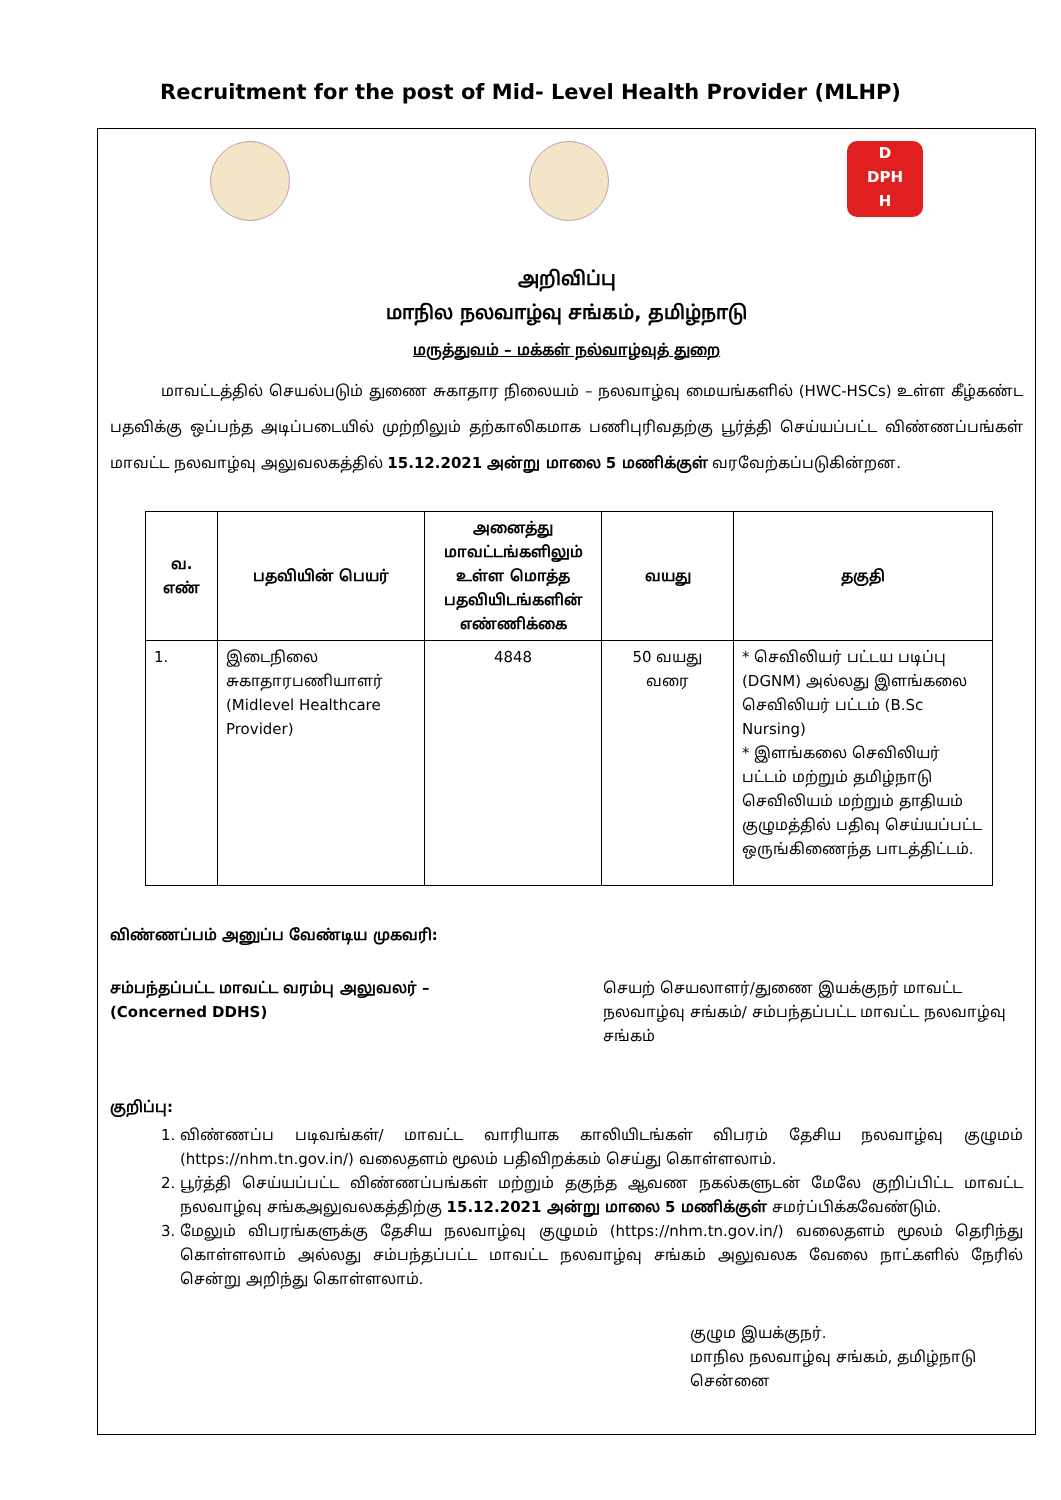Recruitment for the post of Mid- Level Health Provider (MLHP)
D
DPH
H
அறிவிப்பு
மாநில நலவாழ்வு சங்கம், தமிழ்நாடு
மருத்துவம் – மக்கள் நல்வாழ்வுத் துறை
மாவட்டத்தில் செயல்படும் துணை சுகாதார நிலையம் – நலவாழ்வு மையங்களில் (HWC-HSCs) உள்ள கீழ்கண்ட பதவிக்கு ஒப்பந்த அடிப்படையில் முற்றிலும் தற்காலிகமாக பணிபுரிவதற்கு பூர்த்தி செய்யப்பட்ட விண்ணப்பங்கள் மாவட்ட நலவாழ்வு அலுவலகத்தில் 15.12.2021 அன்று மாலை 5 மணிக்குள் வரவேற்கப்படுகின்றன.
| வ. எண் | பதவியின் பெயர் | அனைத்து மாவட்டங்களிலும் உள்ள மொத்த பதவியிடங்களின் எண்ணிக்கை | வயது | தகுதி |
| --- | --- | --- | --- | --- |
| 1. | இடைநிலை சுகாதாரபணியாளர் (Midlevel Healthcare Provider) | 4848 | 50 வயது வரை | * செவிலியர் பட்டய படிப்பு (DGNM) அல்லது இளங்கலை செவிலியர் பட்டம் (B.Sc Nursing) * இளங்கலை செவிலியர் பட்டம் மற்றும் தமிழ்நாடு செவிலியம் மற்றும் தாதியம் குழுமத்தில் பதிவு செய்யப்பட்ட ஒருங்கிணைந்த பாடத்திட்டம். |
விண்ணப்பம் அனுப்ப வேண்டிய முகவரி:
சம்பந்தப்பட்ட மாவட்ட வரம்பு அலுவலர் –
(Concerned DDHS)
செயற் செயலாளர்/துணை இயக்குநர் மாவட்ட நலவாழ்வு சங்கம்/ சம்பந்தப்பட்ட மாவட்ட நலவாழ்வு சங்கம்
குறிப்பு:
1. விண்ணப்ப படிவங்கள்/ மாவட்ட வாரியாக காலியிடங்கள் விபரம் தேசிய நலவாழ்வு குழுமம் (https://nhm.tn.gov.in/) வலைதளம் மூலம் பதிவிறக்கம் செய்து கொள்ளலாம்.
2. பூர்த்தி செய்யப்பட்ட விண்ணப்பங்கள் மற்றும் தகுந்த ஆவண நகல்களுடன் மேலே குறிப்பிட்ட மாவட்ட நலவாழ்வு சங்கஅலுவலகத்திற்கு 15.12.2021 அன்று மாலை 5 மணிக்குள் சமர்ப்பிக்கவேண்டும்.
3. மேலும் விபரங்களுக்கு தேசிய நலவாழ்வு குழுமம் (https://nhm.tn.gov.in/) வலைதளம் மூலம் தெரிந்து கொள்ளலாம் அல்லது சம்பந்தப்பட்ட மாவட்ட நலவாழ்வு சங்கம் அலுவலக வேலை நாட்களில் நேரில் சென்று அறிந்து கொள்ளலாம்.
குழும இயக்குநர்.
மாநில நலவாழ்வு சங்கம், தமிழ்நாடு
சென்னை